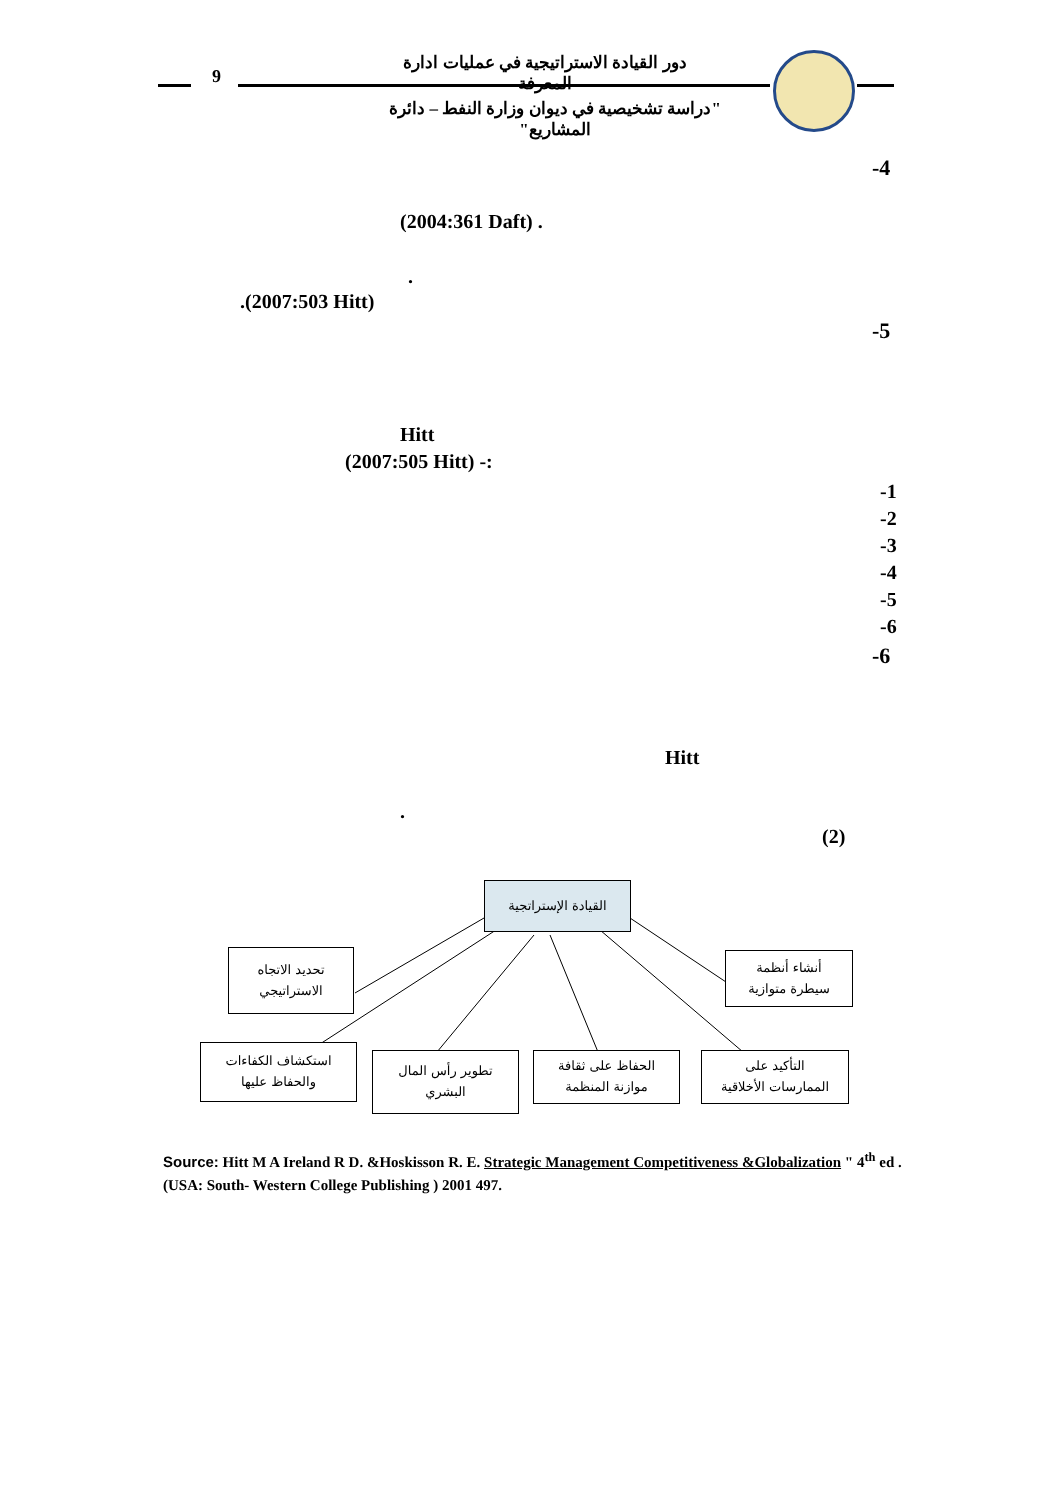9
دور القيادة الاستراتيجية في عمليات ادارة المعرفة
"دراسة تشخيصية في ديوان وزارة النفط – دائرة المشاريع"
-4
(2004:361 Daft) .
.
.(2007:503 Hitt)
-5
Hitt
(2007:505 Hitt) -:
-1
-2
-3
-4
-5
-6
-6
Hitt
.
(2)
القيادة الإستراتجية
تحديد الاتجاه
الاستراتيجي
أنشاء أنظمة
سيطرة متوازية
استكشاف الكفاءات
والحفاظ عليها
تطوير رأس المال
البشري
الحفاظ على ثقافة
موازنة المنظمة
التأكيد على
الممارسات الأخلاقية
Source: Hitt M A Ireland R D. &Hoskisson R. E. Strategic Management Competitiveness &Globalization " 4<sup>th</sup> ed . (USA: South- Western College Publishing ) 2001 497.